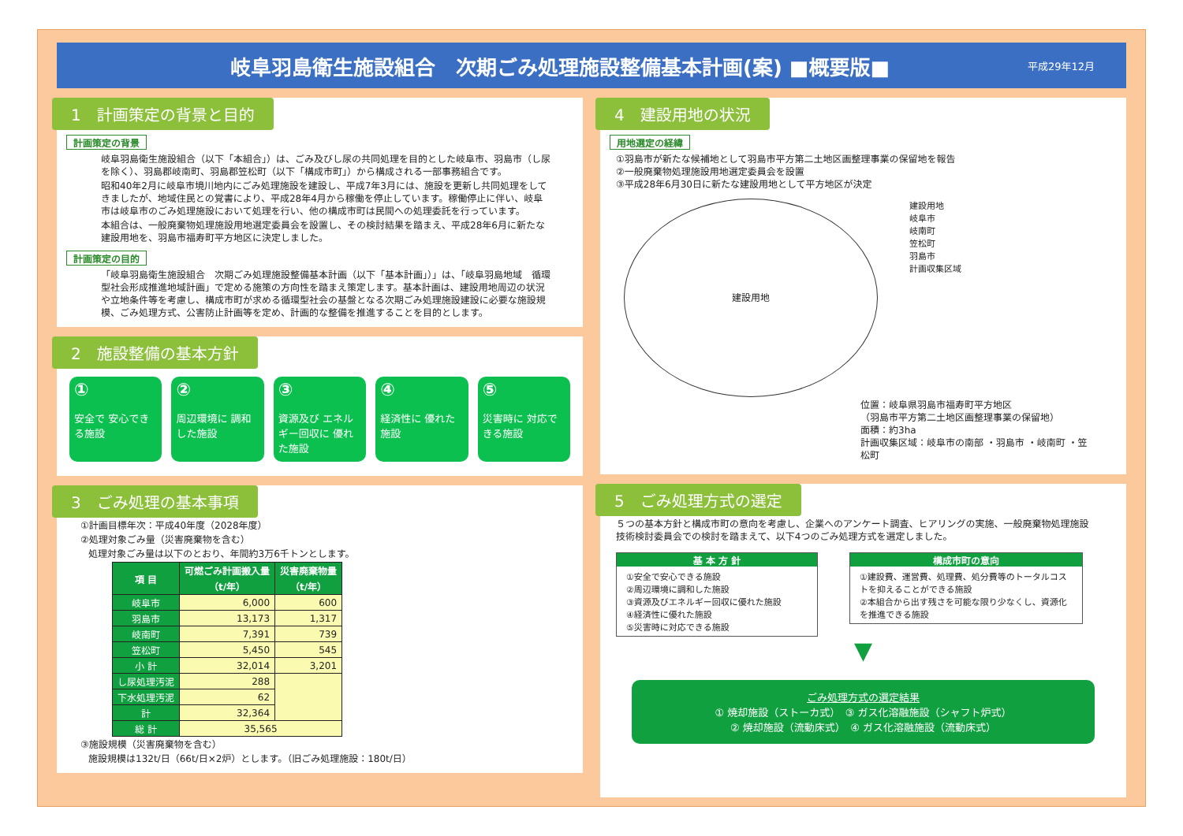岐阜羽島衛生施設組合　次期ごみ処理施設整備基本計画(案) ■概要版■ 平成29年12月
1　計画策定の背景と目的
計画策定の背景
岐阜羽島衛生施設組合（以下「本組合」）は、ごみ及びし尿の共同処理を目的とした岐阜市、羽島市（し尿を除く）、羽島郡岐南町、羽島郡笠松町（以下「構成市町」）から構成される一部事務組合です。
昭和40年2月に岐阜市境川地内にごみ処理施設を建設し、平成7年3月には、施設を更新し共同処理をしてきましたが、地域住民との覚書により、平成28年4月から稼働を停止しています。稼働停止に伴い、岐阜市は岐阜市のごみ処理施設において処理を行い、他の構成市町は民間への処理委託を行っています。
本組合は、一般廃棄物処理施設用地選定委員会を設置し、その検討結果を踏まえ、平成28年6月に新たな建設用地を、羽島市福寿町平方地区に決定しました。
計画策定の目的
「岐阜羽島衛生施設組合　次期ごみ処理施設整備基本計画（以下「基本計画」）」は、「岐阜羽島地域　循環型社会形成推進地域計画」で定める施策の方向性を踏まえ策定します。基本計画は、建設用地周辺の状況や立地条件等を考慮し、構成市町が求める循環型社会の基盤となる次期ごみ処理施設建設に必要な施設規模、ごみ処理方式、公害防止計画等を定め、計画的な整備を推進することを目的とします。
2　施設整備の基本方針
①
安全で 安心できる施設
②
周辺環境に 調和した施設
③
資源及び エネルギー回収に 優れた施設
④
経済性に 優れた施設
⑤
災害時に 対応できる施設
3　ごみ処理の基本事項
①計画目標年次：平成40年度（2028年度）
②処理対象ごみ量（災害廃棄物を含む）
処理対象ごみ量は以下のとおり、年間約3万6千トンとします。
| 項 目 | 可燃ごみ計画搬入量 （t/年） | 災害廃棄物量 （t/年） |
| --- | --- | --- |
| 岐阜市 | 6,000 | 600 |
| 羽島市 | 13,173 | 1,317 |
| 岐南町 | 7,391 | 739 |
| 笠松町 | 5,450 | 545 |
| 小 計 | 32,014 | 3,201 |
| し尿処理汚泥 | 288 | |
| 下水処理汚泥 | 62 | |
| 計 | 32,364 | |
| 総 計 | 35,565 | |
③施設規模（災害廃棄物を含む）
施設規模は132t/日（66t/日×2炉）とします。（旧ごみ処理施設：180t/日）
4　建設用地の状況
用地選定の経緯
①羽島市が新たな候補地として羽島市平方第二土地区画整理事業の保留地を報告
②一般廃棄物処理施設用地選定委員会を設置
③平成28年6月30日に新たな建設用地として平方地区が決定
建設用地
建設用地
岐阜市
岐南町
笠松町
羽島市
計画収集区域
位置：岐阜県羽島市福寿町平方地区
（羽島市平方第二土地区画整理事業の保留地）
面積：約3ha
計画収集区域：岐阜市の南部 ・羽島市 ・岐南町 ・笠松町
5　ごみ処理方式の選定
５つの基本方針と構成市町の意向を考慮し、企業へのアンケート調査、ヒアリングの実施、一般廃棄物処理施設技術検討委員会での検討を踏まえて、以下4つのごみ処理方式を選定しました。
基 本 方 針
①安全で安心できる施設
②周辺環境に調和した施設
③資源及びエネルギー回収に優れた施設
④経済性に優れた施設
⑤災害時に対応できる施設
構成市町の意向
①建設費、運営費、処理費、処分費等のトータルコストを抑えることができる施設
②本組合から出す残さを可能な限り少なくし、資源化を推進できる施設
▼
ごみ処理方式の選定結果
① 焼却施設（ストーカ式）　③ ガス化溶融施設（シャフト炉式）
② 焼却施設（流動床式）　④ ガス化溶融施設（流動床式）